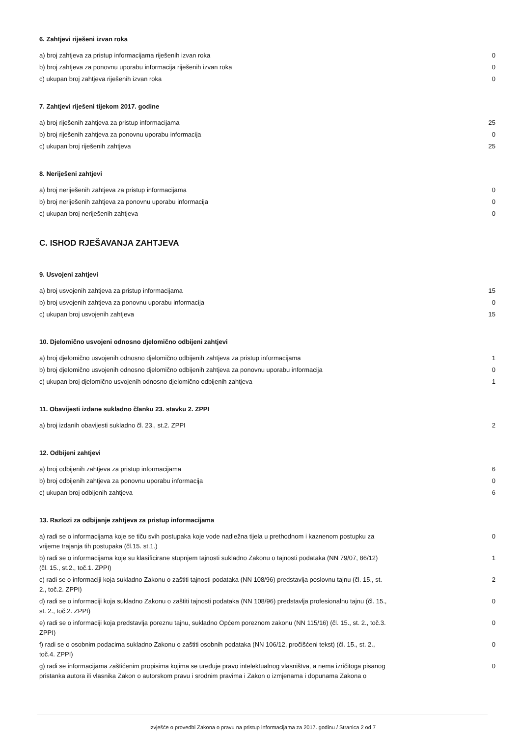6. Zahtjevi riješeni izvan roka
| a) broj zahtjeva za pristup informacijama riješenih izvan roka | 0 |
| b) broj zahtjeva za ponovnu uporabu informacija riješenih izvan roka | 0 |
| c) ukupan broj zahtjeva riješenih izvan roka | 0 |
7. Zahtjevi riješeni tijekom 2017. godine
| a) broj riješenih zahtjeva za pristup informacijama | 25 |
| b) broj riješenih zahtjeva za ponovnu uporabu informacija | 0 |
| c) ukupan broj riješenih zahtjeva | 25 |
8. Neriješeni zahtjevi
| a) broj neriješenih zahtjeva za pristup informacijama | 0 |
| b) broj neriješenih zahtjeva za ponovnu uporabu informacija | 0 |
| c) ukupan broj neriješenih zahtjeva | 0 |
C. ISHOD RJEŠAVANJA ZAHTJEVA
9. Usvojeni zahtjevi
| a) broj usvojenih zahtjeva za pristup informacijama | 15 |
| b) broj usvojenih zahtjeva za ponovnu uporabu informacija | 0 |
| c) ukupan broj usvojenih zahtjeva | 15 |
10. Djelomično usvojeni odnosno djelomično odbijeni zahtjevi
| a) broj djelomično usvojenih odnosno djelomično odbijenih zahtjeva za pristup informacijama | 1 |
| b) broj djelomično usvojenih odnosno djelomično odbijenih zahtjeva za ponovnu uporabu informacija | 0 |
| c) ukupan broj djelomično usvojenih odnosno djelomično odbijenih zahtjeva | 1 |
11. Obavijesti izdane sukladno članku 23. stavku 2. ZPPI
| a) broj izdanih obavijesti sukladno čl. 23., st.2. ZPPI | 2 |
12. Odbijeni zahtjevi
| a) broj odbijenih zahtjeva za pristup informacijama | 6 |
| b) broj odbijenih zahtjeva za ponovnu uporabu informacija | 0 |
| c) ukupan broj odbijenih zahtjeva | 6 |
13. Razlozi za odbijanje zahtjeva za pristup informacijama
| a) radi se o informacijama koje se tiču svih postupaka koje vode nadležna tijela u prethodnom i kaznenom postupku za vrijeme trajanja tih postupaka (čl.15. st.1.) | 0 |
| b) radi se o informacijama koje su klasificirane stupnjem tajnosti sukladno Zakonu o tajnosti podataka (NN 79/07, 86/12) (čl. 15., st.2., toč.1. ZPPI) | 1 |
| c) radi se o informaciji koja sukladno Zakonu o zaštiti tajnosti podataka (NN 108/96) predstavlja poslovnu tajnu (čl. 15., st. 2., toč.2. ZPPI) | 2 |
| d) radi se o informaciji koja sukladno Zakonu o zaštiti tajnosti podataka (NN 108/96) predstavlja profesionalnu tajnu (čl. 15., st. 2., toč.2. ZPPI) | 0 |
| e) radi se o informaciji koja predstavlja poreznu tajnu, sukladno Općem poreznom zakonu (NN 115/16) (čl. 15., st. 2., toč.3. ZPPI) | 0 |
| f) radi se o osobnim podacima sukladno Zakonu o zaštiti osobnih podataka (NN 106/12, pročišćeni tekst) (čl. 15., st. 2., toč.4. ZPPI) | 0 |
| g) radi se informacijama zaštićenim propisima kojima se uređuje pravo intelektualnog vlasništva, a nema izričitoga pisanog pristanka autora ili vlasnika Zakon o autorskom pravu i srodnim pravima i Zakon o izmjenama i dopunama Zakona o | 0 |
Izvješće o provedbi Zakona o pravu na pristup informacijama za 2017. godinu / Stranica 2 od 7